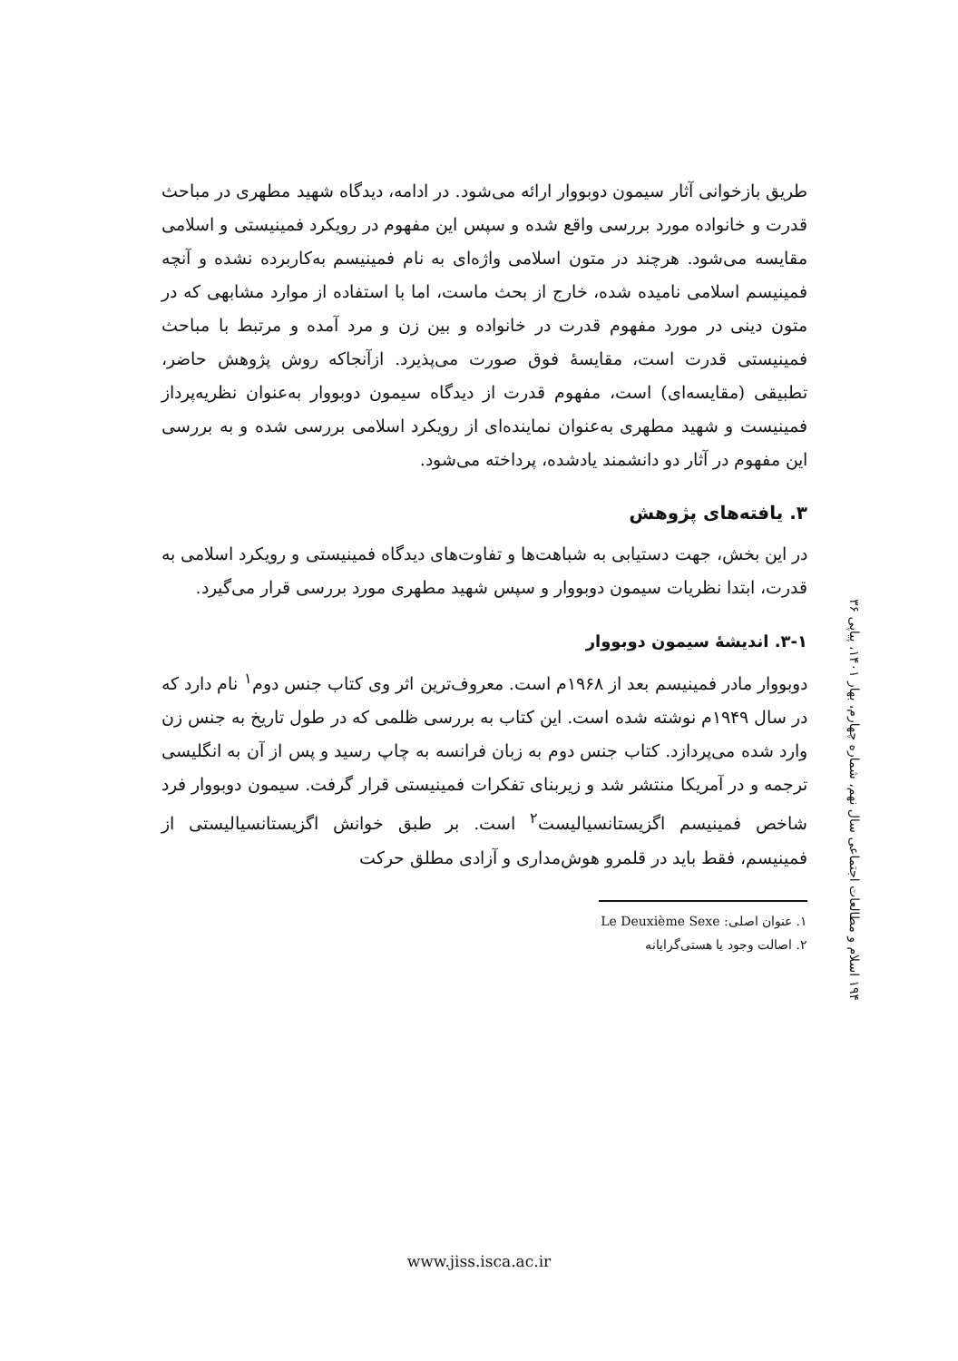طریق بازخوانی آثار سیمون دوبووار ارائه می‌شود. در ادامه، دیدگاه شهید مطهری در مباحث قدرت و خانواده مورد بررسی واقع شده و سپس این مفهوم در رویکرد فمینیستی و اسلامی مقایسه می‌شود. هرچند در متون اسلامی واژه‌ای به نام فمینیسم به‌کاربرده نشده و آنچه فمینیسم اسلامی نامیده شده، خارج از بحث ماست، اما با استفاده از موارد مشابهی که در متون دینی در مورد مفهوم قدرت در خانواده و بین زن و مرد آمده و مرتبط با مباحث فمینیستی قدرت است، مقایسهٔ فوق صورت می‌پذیرد. ازآنجاکه روش پژوهش حاضر، تطبیقی (مقایسه‌ای) است، مفهوم قدرت از دیدگاه سیمون دوبووار به‌عنوان نظریه‌پرداز فمینیست و شهید مطهری به‌عنوان نماینده‌ای از رویکرد اسلامی بررسی شده و به بررسی این مفهوم در آثار دو دانشمند یادشده، پرداخته می‌شود.
۳. یافته‌های پژوهش
در این بخش، جهت دستیابی به شباهت‌ها و تفاوت‌های دیدگاه فمینیستی و رویکرد اسلامی به قدرت، ابتدا نظریات سیمون دوبووار و سپس شهید مطهری مورد بررسی قرار می‌گیرد.
۳-۱. اندیشهٔ سیمون دوبووار
دوبووار مادر فمینیسم بعد از ۱۹۶۸م است. معروف‌ترین اثر وی کتاب جنس دوم<sup>۱</sup> نام دارد که در سال ۱۹۴۹م نوشته شده است. این کتاب به بررسی ظلمی که در طول تاریخ به جنس زن وارد شده می‌پردازد. کتاب جنس دوم به زبان فرانسه به چاپ رسید و پس از آن به انگلیسی ترجمه و در آمریکا منتشر شد و زیربنای تفکرات فمینیستی قرار گرفت. سیمون دوبووار فرد شاخص فمینیسم اگزیستانسیالیست<sup>۲</sup> است. بر طبق خوانش اگزیستانسیالیستی از فمینیسم، فقط باید در قلمرو هوش‌مداری و آزادی مطلق حرکت
۱. عنوان اصلی: Le Deuxième Sexe
۲. اصالت وجود یا هستی‌گرایانه
۱۹۴ اسلام و مطالعات اجتماعی سال نهم، شماره چهارم، بهار ۱۴۰۱، پیاپی ۳۶
www.jiss.isca.ac.ir